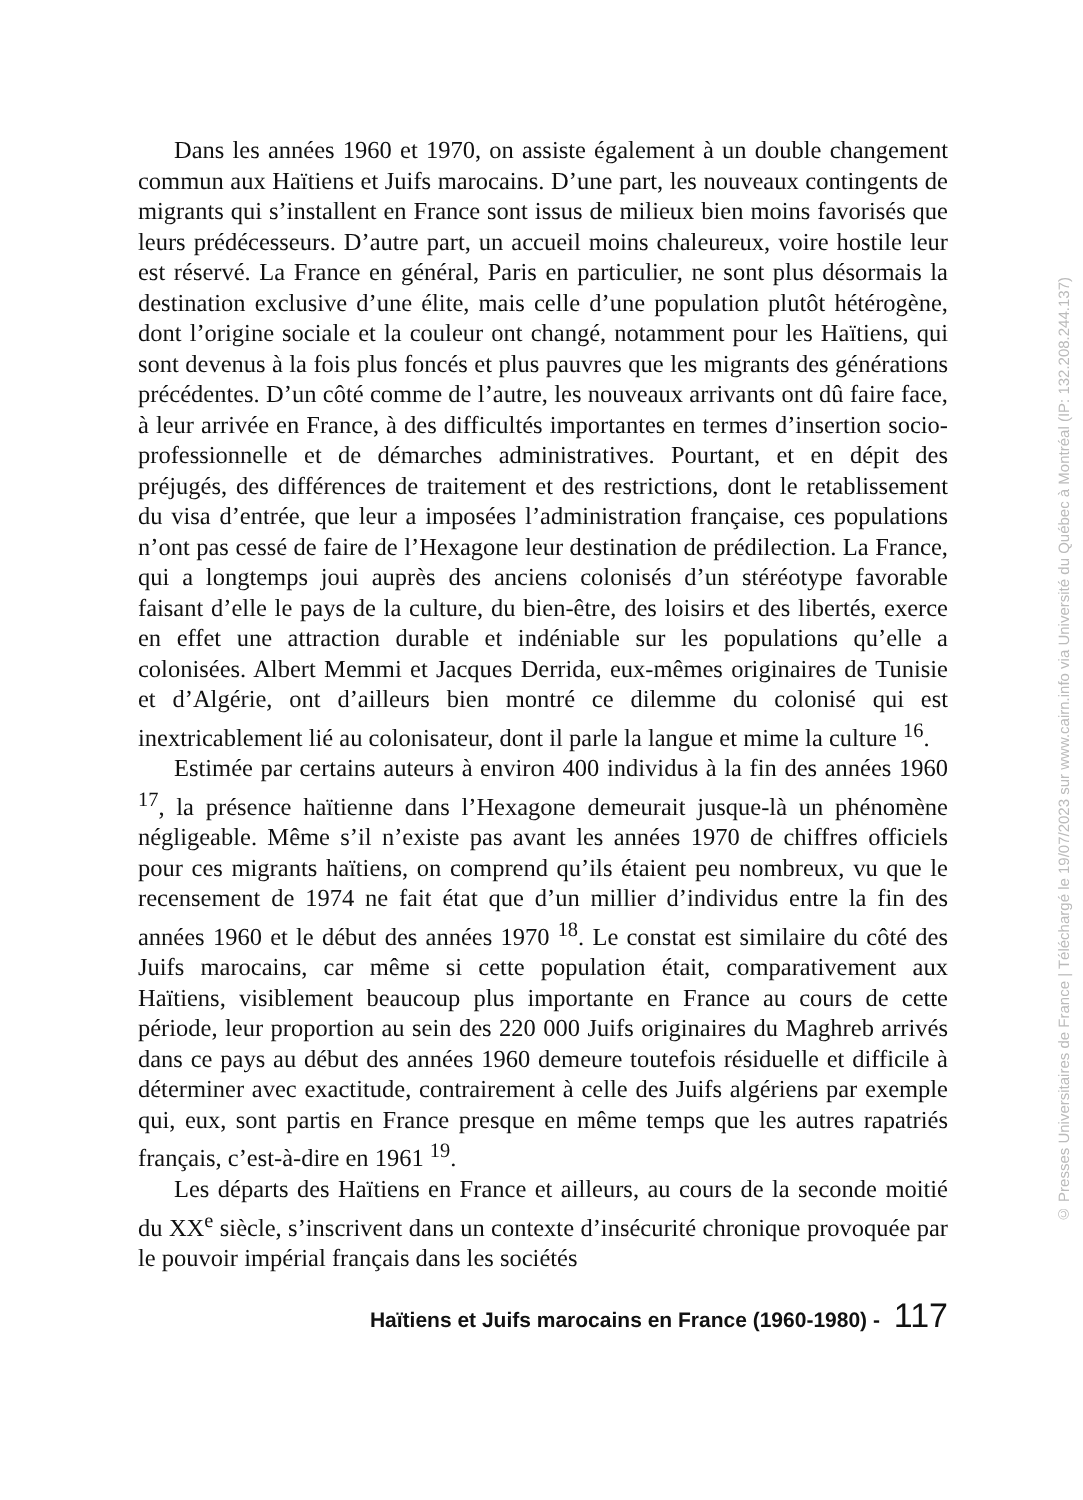Dans les années 1960 et 1970, on assiste également à un double changement commun aux Haïtiens et Juifs marocains. D’une part, les nouveaux contingents de migrants qui s’installent en France sont issus de milieux bien moins favorisés que leurs prédécesseurs. D’autre part, un accueil moins chaleureux, voire hostile leur est réservé. La France en général, Paris en particulier, ne sont plus désormais la destination exclusive d’une élite, mais celle d’une population plutôt hétérogène, dont l’origine sociale et la couleur ont changé, notamment pour les Haïtiens, qui sont devenus à la fois plus foncés et plus pauvres que les migrants des générations précédentes. D’un côté comme de l’autre, les nouveaux arrivants ont dû faire face, à leur arrivée en France, à des difficultés importantes en termes d’insertion socio-professionnelle et de démarches administratives. Pourtant, et en dépit des préjugés, des différences de traitement et des restrictions, dont le retablissement du visa d’entrée, que leur a imposées l’administration française, ces populations n’ont pas cessé de faire de l’Hexagone leur destination de prédilection. La France, qui a longtemps joui auprès des anciens colonisés d’un stéréotype favorable faisant d’elle le pays de la culture, du bien-être, des loisirs et des libertés, exerce en effet une attraction durable et indéniable sur les populations qu’elle a colonisées. Albert Memmi et Jacques Derrida, eux-mêmes originaires de Tunisie et d’Algérie, ont d’ailleurs bien montré ce dilemme du colonisé qui est inextricablement lié au colonisateur, dont il parle la langue et mime la culture <sup>16</sup>.
Estimée par certains auteurs à environ 400 individus à la fin des années 1960 <sup>17</sup>, la présence haïtienne dans l’Hexagone demeurait jusque-là un phénomène négligeable. Même s’il n’existe pas avant les années 1970 de chiffres officiels pour ces migrants haïtiens, on comprend qu’ils étaient peu nombreux, vu que le recensement de 1974 ne fait état que d’un millier d’individus entre la fin des années 1960 et le début des années 1970 <sup>18</sup>. Le constat est similaire du côté des Juifs marocains, car même si cette population était, comparativement aux Haïtiens, visiblement beaucoup plus importante en France au cours de cette période, leur proportion au sein des 220 000 Juifs originaires du Maghreb arrivés dans ce pays au début des années 1960 demeure toutefois résiduelle et difficile à déterminer avec exactitude, contrairement à celle des Juifs algériens par exemple qui, eux, sont partis en France presque en même temps que les autres rapatriés français, c’est-à-dire en 1961 <sup>19</sup>.
Les départs des Haïtiens en France et ailleurs, au cours de la seconde moitié du XX<sup>e</sup> siècle, s’inscrivent dans un contexte d’insécurité chronique provoquée par le pouvoir impérial français dans les sociétés
Haïtiens et Juifs marocains en France (1960-1980) - 117
© Presses Universitaires de France | Téléchargé le 19/07/2023 sur www.cairn.info via Université du Québec à Montréal (IP: 132.208.244.137)